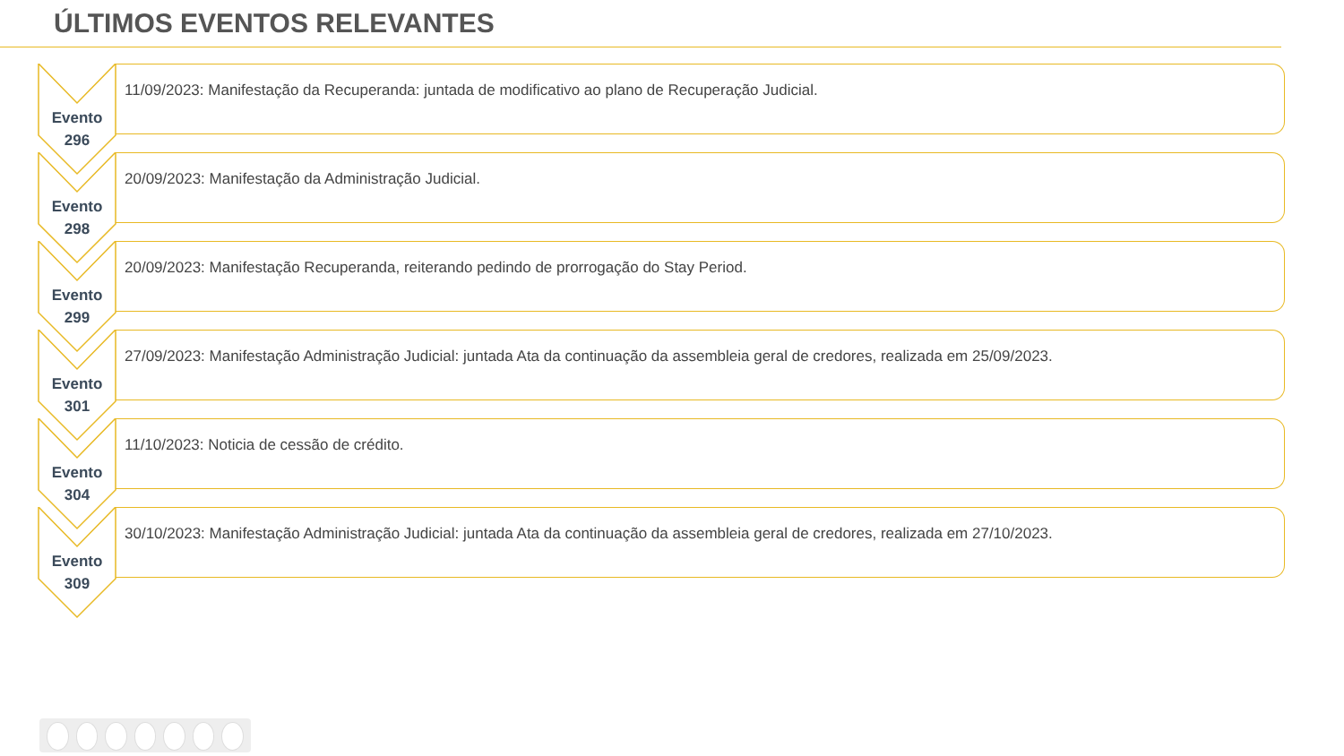ÚLTIMOS EVENTOS RELEVANTES
Evento
296
11/09/2023: Manifestação da Recuperanda: juntada de modificativo ao plano de Recuperação Judicial.
Evento
298
20/09/2023: Manifestação da Administração Judicial.
Evento
299
20/09/2023: Manifestação Recuperanda, reiterando pedindo de prorrogação do Stay Period.
Evento
301
27/09/2023: Manifestação Administração Judicial: juntada Ata da continuação da assembleia geral de credores, realizada em 25/09/2023.
Evento
304
11/10/2023: Noticia de cessão de crédito.
Evento
309
30/10/2023: Manifestação Administração Judicial: juntada Ata da continuação da assembleia geral de credores, realizada em 27/10/2023.